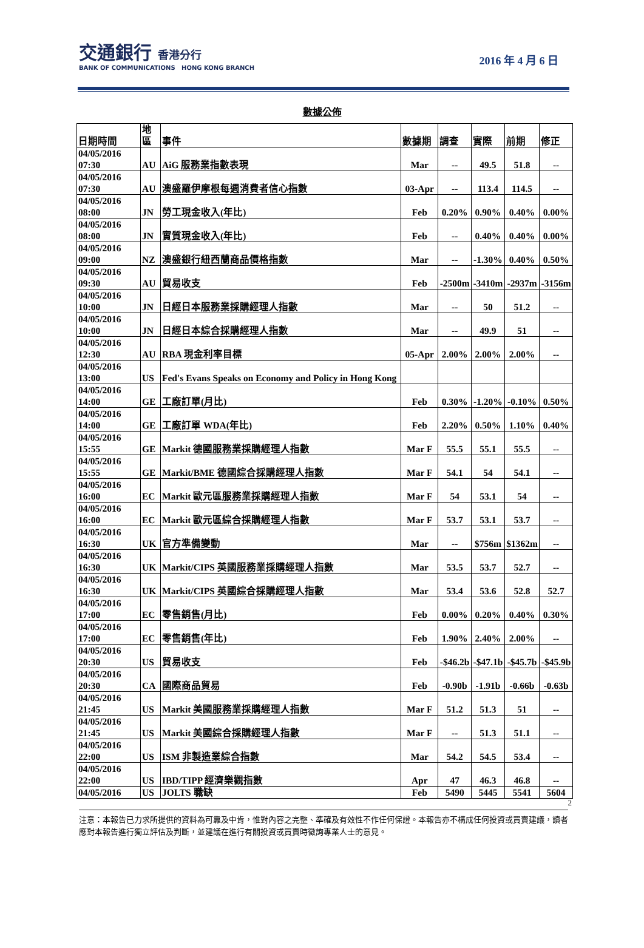交通銀行 香港分行
BANK OF COMMUNICATIONS HONG KONG BRANCH
2016 年 4 月 6 日
數據公佈
| 日期時間 | 地 區 | 事件 | 數據期 | 調查 | 實際 | 前期 | 修正 |
| --- | --- | --- | --- | --- | --- | --- | --- |
| 04/05/2016 07:30 | AU | AiG 服務業指數表現 | Mar | -- | 49.5 | 51.8 | -- |
| 04/05/2016 07:30 | AU | 澳盛羅伊摩根每週消費者信心指數 | 03-Apr | -- | 113.4 | 114.5 | -- |
| 04/05/2016 08:00 | JN | 勞工現金收入(年比) | Feb | 0.20% | 0.90% | 0.40% | 0.00% |
| 04/05/2016 08:00 | JN | 實質現金收入(年比) | Feb | -- | 0.40% | 0.40% | 0.00% |
| 04/05/2016 09:00 | NZ | 澳盛銀行紐西蘭商品價格指數 | Mar | -- | -1.30% | 0.40% | 0.50% |
| 04/05/2016 09:30 | AU | 貿易收支 | Feb | -2500m | -3410m | -2937m | -3156m |
| 04/05/2016 10:00 | JN | 日經日本服務業採購經理人指數 | Mar | -- | 50 | 51.2 | -- |
| 04/05/2016 10:00 | JN | 日經日本綜合採購經理人指數 | Mar | -- | 49.9 | 51 | -- |
| 04/05/2016 12:30 | AU | RBA 現金利率目標 | 05-Apr | 2.00% | 2.00% | 2.00% | -- |
| 04/05/2016 13:00 | US | Fed's Evans Speaks on Economy and Policy in Hong Kong | | | | | |
| 04/05/2016 14:00 | GE | 工廠訂單(月比) | Feb | 0.30% | -1.20% | -0.10% | 0.50% |
| 04/05/2016 14:00 | GE | 工廠訂單 WDA(年比) | Feb | 2.20% | 0.50% | 1.10% | 0.40% |
| 04/05/2016 15:55 | GE | Markit 德國服務業採購經理人指數 | Mar F | 55.5 | 55.1 | 55.5 | -- |
| 04/05/2016 15:55 | GE | Markit/BME 德國綜合採購經理人指數 | Mar F | 54.1 | 54 | 54.1 | -- |
| 04/05/2016 16:00 | EC | Markit 歐元區服務業採購經理人指數 | Mar F | 54 | 53.1 | 54 | -- |
| 04/05/2016 16:00 | EC | Markit 歐元區綜合採購經理人指數 | Mar F | 53.7 | 53.1 | 53.7 | -- |
| 04/05/2016 16:30 | UK | 官方準備變動 | Mar | -- | $756m | $1362m | -- |
| 04/05/2016 16:30 | UK | Markit/CIPS 英國服務業採購經理人指數 | Mar | 53.5 | 53.7 | 52.7 | -- |
| 04/05/2016 16:30 | UK | Markit/CIPS 英國綜合採購經理人指數 | Mar | 53.4 | 53.6 | 52.8 | 52.7 |
| 04/05/2016 17:00 | EC | 零售銷售(月比) | Feb | 0.00% | 0.20% | 0.40% | 0.30% |
| 04/05/2016 17:00 | EC | 零售銷售(年比) | Feb | 1.90% | 2.40% | 2.00% | -- |
| 04/05/2016 20:30 | US | 貿易收支 | Feb | -$46.2b | -$47.1b | -$45.7b | -$45.9b |
| 04/05/2016 20:30 | CA | 國際商品貿易 | Feb | -0.90b | -1.91b | -0.66b | -0.63b |
| 04/05/2016 21:45 | US | Markit 美國服務業採購經理人指數 | Mar F | 51.2 | 51.3 | 51 | -- |
| 04/05/2016 21:45 | US | Markit 美國綜合採購經理人指數 | Mar F | -- | 51.3 | 51.1 | -- |
| 04/05/2016 22:00 | US | ISM 非製造業綜合指數 | Mar | 54.2 | 54.5 | 53.4 | -- |
| 04/05/2016 22:00 | US | IBD/TIPP 經濟樂觀指數 | Apr | 47 | 46.3 | 46.8 | -- |
| 04/05/2016 | US | JOLTS 職缺 | Feb | 5490 | 5445 | 5541 | 5604 |
2
注意：本報告已力求所提供的資料為可靠及中肯，惟對內容之完整、準確及有效性不作任何保證。本報告亦不構成任何投資或買賣建議，讀者應對本報告進行獨立評估及判斷，並建議在進行有關投資或買賣時徵詢專業人士的意見。